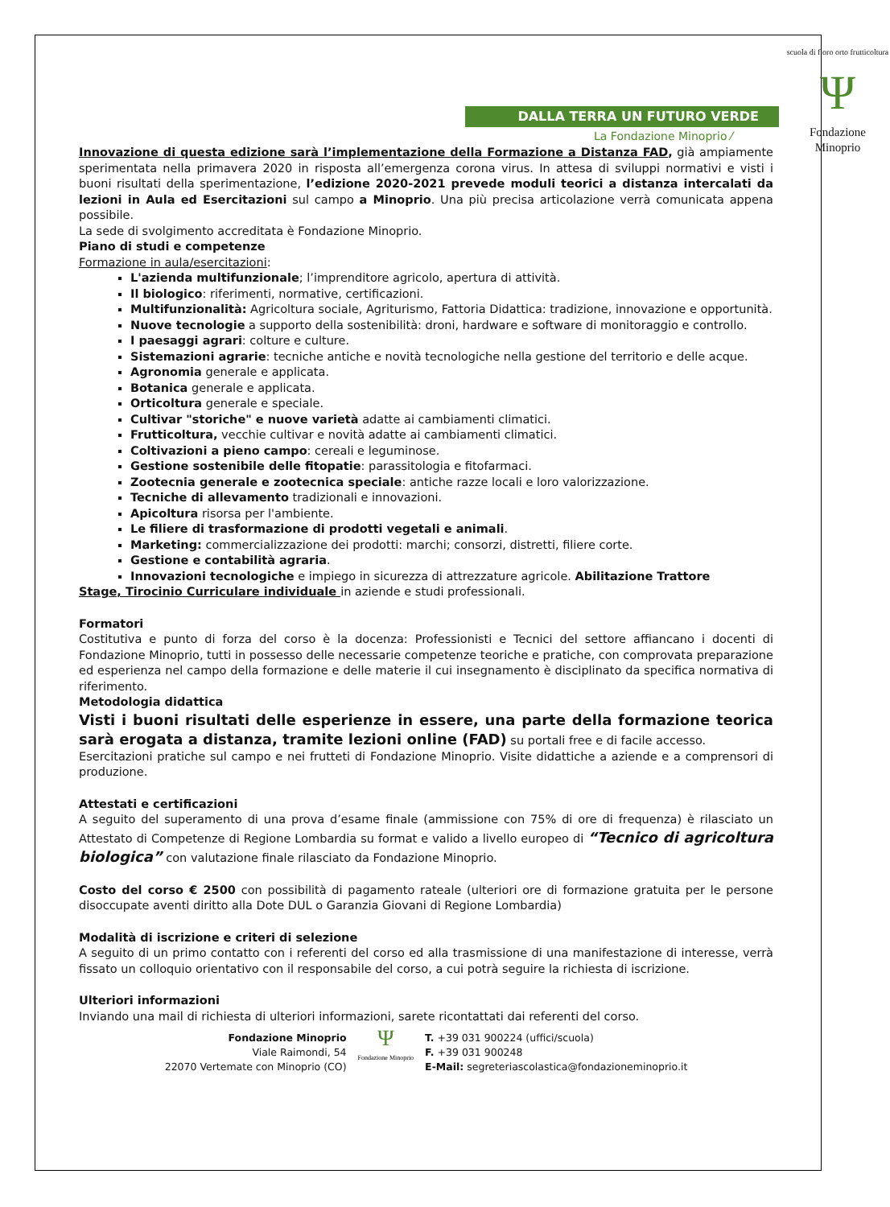DALLA TERRA UN FUTURO VERDE
La Fondazione Minoprio ⁄
scuola di floro orto frutticoltura
Ψ
Fondazione Minoprio
Innovazione di questa edizione sarà l’implementazione della Formazione a Distanza FAD, già ampiamente sperimentata nella primavera 2020 in risposta all’emergenza corona virus. In attesa di sviluppi normativi e visti i buoni risultati della sperimentazione, l’edizione 2020-2021 prevede moduli teorici a distanza intercalati da lezioni in Aula ed Esercitazioni sul campo a Minoprio. Una più precisa articolazione verrà comunicata appena possibile.
La sede di svolgimento accreditata è Fondazione Minoprio.
Piano di studi e competenze
Formazione in aula/esercitazioni:
L'azienda multifunzionale; l’imprenditore agricolo, apertura di attività.
Il biologico: riferimenti, normative, certificazioni.
Multifunzionalità: Agricoltura sociale, Agriturismo, Fattoria Didattica: tradizione, innovazione e opportunità.
Nuove tecnologie a supporto della sostenibilità: droni, hardware e software di monitoraggio e controllo.
I paesaggi agrari: colture e culture.
Sistemazioni agrarie: tecniche antiche e novità tecnologiche nella gestione del territorio e delle acque.
Agronomia generale e applicata.
Botanica generale e applicata.
Orticoltura generale e speciale.
Cultivar "storiche" e nuove varietà adatte ai cambiamenti climatici.
Frutticoltura, vecchie cultivar e novità adatte ai cambiamenti climatici.
Coltivazioni a pieno campo: cereali e leguminose.
Gestione sostenibile delle fitopatie: parassitologia e fitofarmaci.
Zootecnia generale e zootecnica speciale: antiche razze locali e loro valorizzazione.
Tecniche di allevamento tradizionali e innovazioni.
Apicoltura risorsa per l'ambiente.
Le filiere di trasformazione di prodotti vegetali e animali.
Marketing: commercializzazione dei prodotti: marchi; consorzi, distretti, filiere corte.
Gestione e contabilità agraria.
Innovazioni tecnologiche e impiego in sicurezza di attrezzature agricole. Abilitazione Trattore
Stage, Tirocinio Curriculare individuale in aziende e studi professionali.
Formatori
Costitutiva e punto di forza del corso è la docenza: Professionisti e Tecnici del settore affiancano i docenti di Fondazione Minoprio, tutti in possesso delle necessarie competenze teoriche e pratiche, con comprovata preparazione ed esperienza nel campo della formazione e delle materie il cui insegnamento è disciplinato da specifica normativa di riferimento.
Metodologia didattica
Visti i buoni risultati delle esperienze in essere, una parte della formazione teorica sarà erogata a distanza, tramite lezioni online (FAD) su portali free e di facile accesso.
Esercitazioni pratiche sul campo e nei frutteti di Fondazione Minoprio. Visite didattiche a aziende e a comprensori di produzione.
Attestati e certificazioni
A seguito del superamento di una prova d’esame finale (ammissione con 75% di ore di frequenza) è rilasciato un Attestato di Competenze di Regione Lombardia su format e valido a livello europeo di “Tecnico di agricoltura biologica” con valutazione finale rilasciato da Fondazione Minoprio.
Costo del corso € 2500 con possibilità di pagamento rateale (ulteriori ore di formazione gratuita per le persone disoccupate aventi diritto alla Dote DUL o Garanzia Giovani di Regione Lombardia)
Modalità di iscrizione e criteri di selezione
A seguito di un primo contatto con i referenti del corso ed alla trasmissione di una manifestazione di interesse, verrà fissato un colloquio orientativo con il responsabile del corso, a cui potrà seguire la richiesta di iscrizione.
Ulteriori informazioni
Inviando una mail di richiesta di ulteriori informazioni, sarete ricontattati dai referenti del corso.
Fondazione Minoprio
Viale Raimondi, 54
22070 Vertemate con Minoprio (CO)
Ψ
Fondazione Minoprio
T. +39 031 900224 (uffici/scuola)
F. +39 031 900248
E-Mail: segreteriascolastica@fondazioneminoprio.it